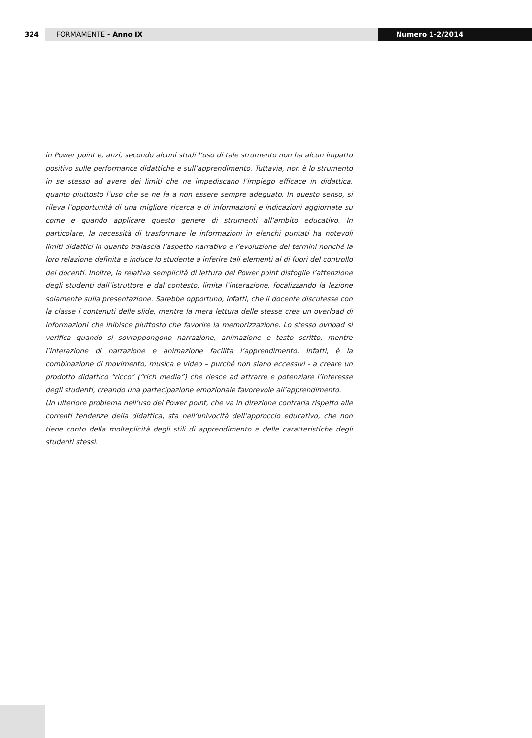324 FORMAMENTE - Anno IX Numero 1-2/2014
in Power point e, anzi, secondo alcuni studi l’uso di tale strumento non ha alcun impatto positivo sulle performance didattiche e sull’apprendimento. Tuttavia, non è lo strumento in se stesso ad avere dei limiti che ne impediscano l’impiego efficace in didattica, quanto piuttosto l’uso che se ne fa a non essere sempre adeguato. In questo senso, si rileva l’opportunità di una migliore ricerca e di informazioni e indicazioni aggiornate su come e quando applicare questo genere di strumenti all’ambito educativo. In particolare, la necessità di trasformare le informazioni in elenchi puntati ha notevoli limiti didattici in quanto tralascia l’aspetto narrativo e l’evoluzione dei termini nonché la loro relazione definita e induce lo studente a inferire tali elementi al di fuori del controllo dei docenti. Inoltre, la relativa semplicità di lettura del Power point distoglie l’attenzione degli studenti dall’istruttore e dal contesto, limita l’interazione, focalizzando la lezione solamente sulla presentazione. Sarebbe opportuno, infatti, che il docente discutesse con la classe i contenuti delle slide, mentre la mera lettura delle stesse crea un overload di informazioni che inibisce piuttosto che favorire la memorizzazione. Lo stesso ovrload si verifica quando si sovrappongono narrazione, animazione e testo scritto, mentre l’interazione di narrazione e animazione facilita l’apprendimento. Infatti, è la combinazione di movimento, musica e video – purché non siano eccessivi - a creare un prodotto didattico “ricco” (“rich media”) che riesce ad attrarre e potenziare l’interesse degli studenti, creando una partecipazione emozionale favorevole all’apprendimento.
Un ulteriore problema nell’uso dei Power point, che va in direzione contraria rispetto alle correnti tendenze della didattica, sta nell’univocità dell’approccio educativo, che non tiene conto della molteplicità degli stili di apprendimento e delle caratteristiche degli studenti stessi.